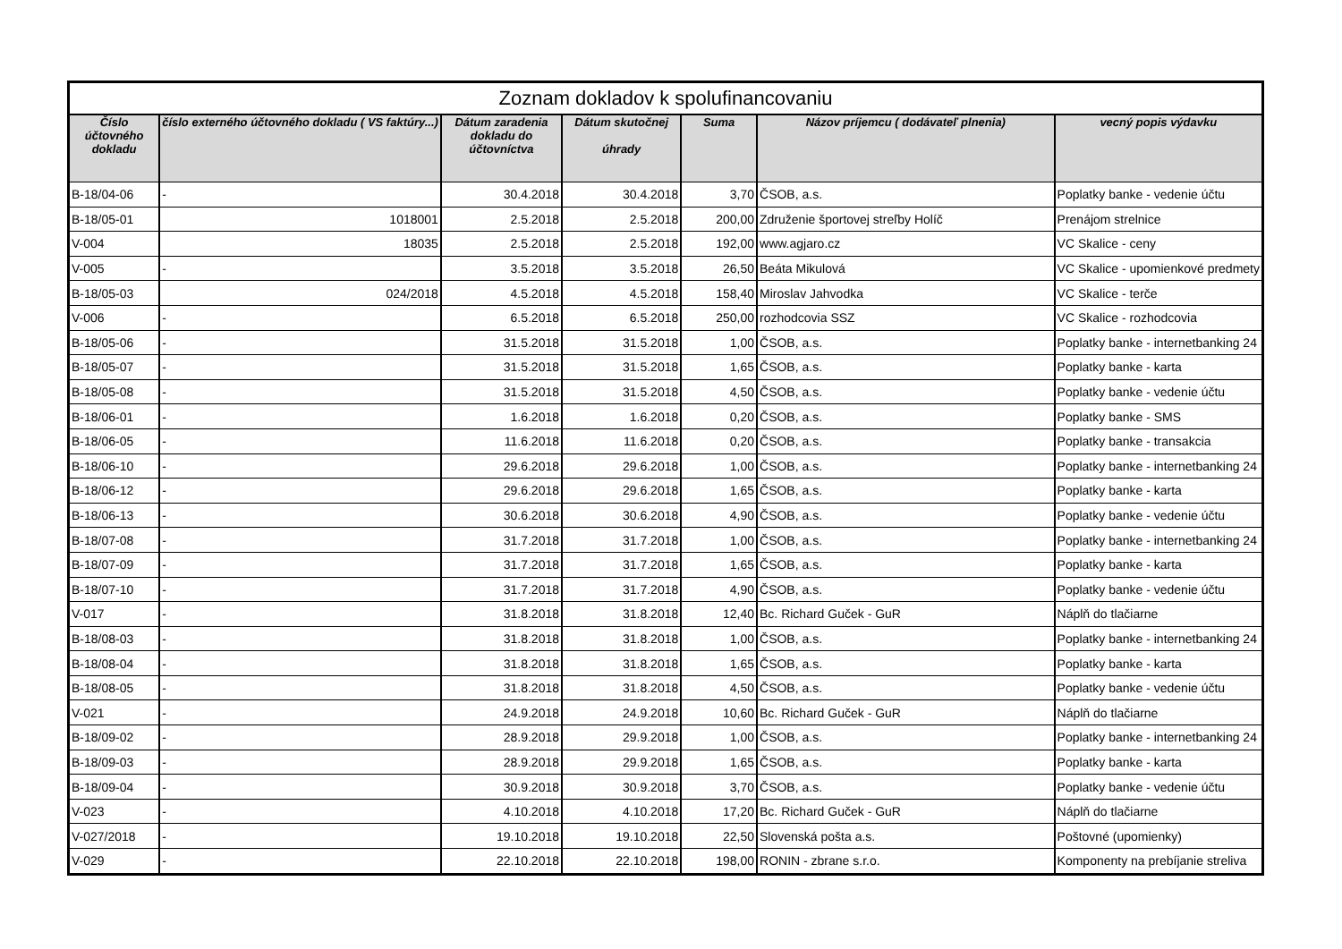| Zoznam dokladov k spolufinancovaniu | | | | | | |
| --- | --- | --- | --- | --- | --- | --- |
| Číslo účtovného dokladu | číslo externého účtovného dokladu ( VS faktúry...) | Dátum zaradenia dokladu do účtovníctva | Dátum skutočnej úhrady | Suma | Názov príjemcu ( dodávateľ plnenia) | vecný popis výdavku |
| B-18/04-06 | - | 30.4.2018 | 30.4.2018 | 3,70 | ČSOB, a.s. | Poplatky banke - vedenie účtu |
| B-18/05-01 | 1018001 | 2.5.2018 | 2.5.2018 | 200,00 | Združenie športovej streľby Holíč | Prenájom strelnice |
| V-004 | 18035 | 2.5.2018 | 2.5.2018 | 192,00 | www.agjaro.cz | VC Skalice - ceny |
| V-005 | - | 3.5.2018 | 3.5.2018 | 26,50 | Beáta Mikulová | VC Skalice - upomienkové predmety |
| B-18/05-03 | 024/2018 | 4.5.2018 | 4.5.2018 | 158,40 | Miroslav Jahvodka | VC Skalice - terče |
| V-006 | - | 6.5.2018 | 6.5.2018 | 250,00 | rozhodcovia SSZ | VC Skalice - rozhodcovia |
| B-18/05-06 | - | 31.5.2018 | 31.5.2018 | 1,00 | ČSOB, a.s. | Poplatky banke - internetbanking 24 |
| B-18/05-07 | - | 31.5.2018 | 31.5.2018 | 1,65 | ČSOB, a.s. | Poplatky banke - karta |
| B-18/05-08 | - | 31.5.2018 | 31.5.2018 | 4,50 | ČSOB, a.s. | Poplatky banke - vedenie účtu |
| B-18/06-01 | - | 1.6.2018 | 1.6.2018 | 0,20 | ČSOB, a.s. | Poplatky banke - SMS |
| B-18/06-05 | - | 11.6.2018 | 11.6.2018 | 0,20 | ČSOB, a.s. | Poplatky banke - transakcia |
| B-18/06-10 | - | 29.6.2018 | 29.6.2018 | 1,00 | ČSOB, a.s. | Poplatky banke - internetbanking 24 |
| B-18/06-12 | - | 29.6.2018 | 29.6.2018 | 1,65 | ČSOB, a.s. | Poplatky banke - karta |
| B-18/06-13 | - | 30.6.2018 | 30.6.2018 | 4,90 | ČSOB, a.s. | Poplatky banke - vedenie účtu |
| B-18/07-08 | - | 31.7.2018 | 31.7.2018 | 1,00 | ČSOB, a.s. | Poplatky banke - internetbanking 24 |
| B-18/07-09 | - | 31.7.2018 | 31.7.2018 | 1,65 | ČSOB, a.s. | Poplatky banke - karta |
| B-18/07-10 | - | 31.7.2018 | 31.7.2018 | 4,90 | ČSOB, a.s. | Poplatky banke - vedenie účtu |
| V-017 | - | 31.8.2018 | 31.8.2018 | 12,40 | Bc. Richard Guček - GuR | Náplň do tlačiarne |
| B-18/08-03 | - | 31.8.2018 | 31.8.2018 | 1,00 | ČSOB, a.s. | Poplatky banke - internetbanking 24 |
| B-18/08-04 | - | 31.8.2018 | 31.8.2018 | 1,65 | ČSOB, a.s. | Poplatky banke - karta |
| B-18/08-05 | - | 31.8.2018 | 31.8.2018 | 4,50 | ČSOB, a.s. | Poplatky banke - vedenie účtu |
| V-021 | - | 24.9.2018 | 24.9.2018 | 10,60 | Bc. Richard Guček - GuR | Náplň do tlačiarne |
| B-18/09-02 | - | 28.9.2018 | 29.9.2018 | 1,00 | ČSOB, a.s. | Poplatky banke - internetbanking 24 |
| B-18/09-03 | - | 28.9.2018 | 29.9.2018 | 1,65 | ČSOB, a.s. | Poplatky banke - karta |
| B-18/09-04 | - | 30.9.2018 | 30.9.2018 | 3,70 | ČSOB, a.s. | Poplatky banke - vedenie účtu |
| V-023 | - | 4.10.2018 | 4.10.2018 | 17,20 | Bc. Richard Guček - GuR | Náplň do tlačiarne |
| V-027/2018 | - | 19.10.2018 | 19.10.2018 | 22,50 | Slovenská pošta a.s. | Poštovné (upomienky) |
| V-029 | - | 22.10.2018 | 22.10.2018 | 198,00 | RONIN - zbrane s.r.o. | Komponenty na prebíjanie streliva |